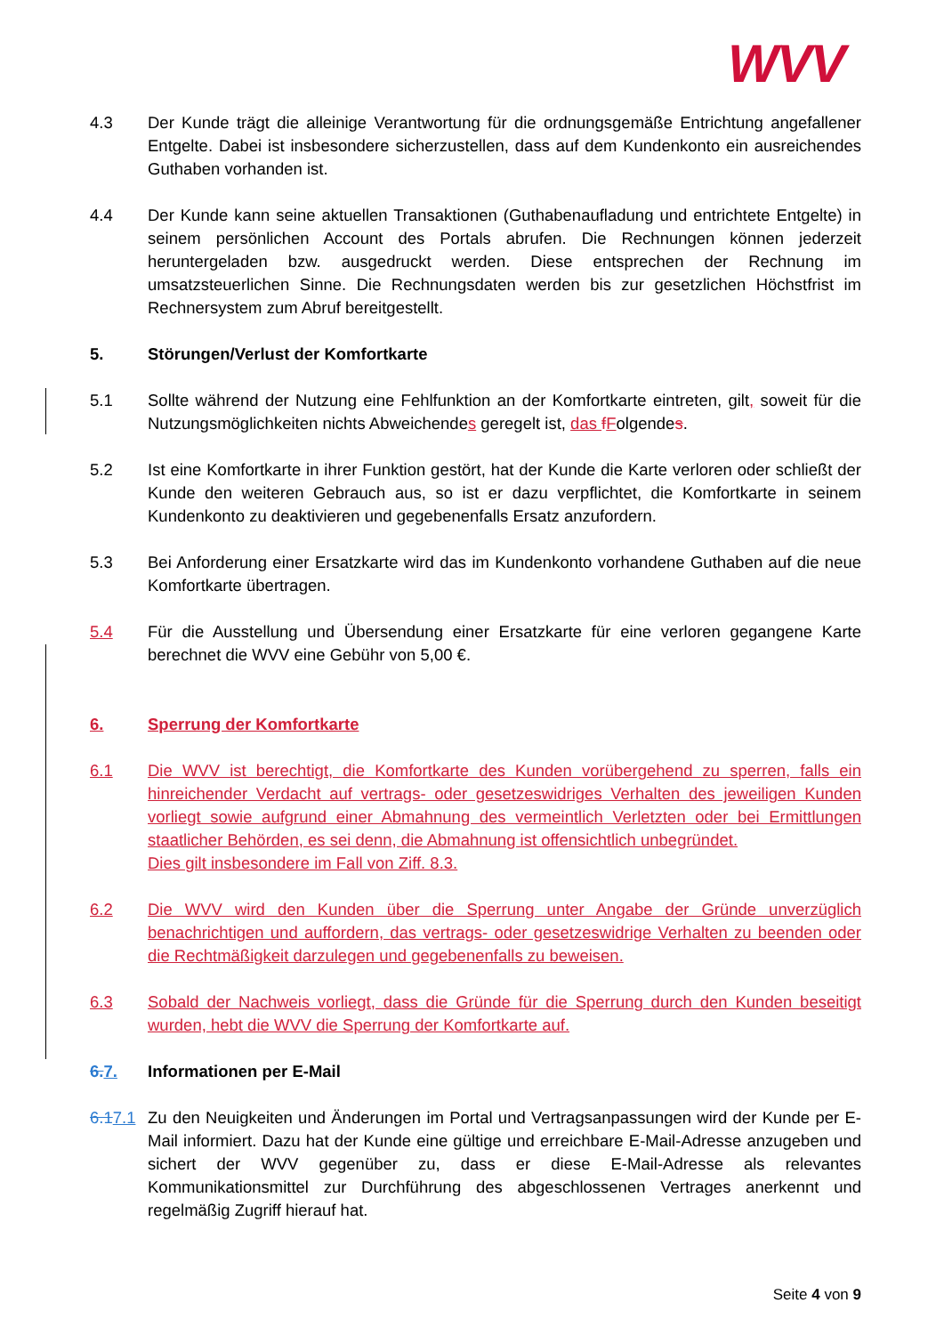WVV
4.3 Der Kunde trägt die alleinige Verantwortung für die ordnungsgemäße Entrichtung angefallener Entgelte. Dabei ist insbesondere sicherzustellen, dass auf dem Kundenkonto ein ausreichendes Guthaben vorhanden ist.
4.4 Der Kunde kann seine aktuellen Transaktionen (Guthabenaufladung und entrichtete Entgelte) in seinem persönlichen Account des Portals abrufen. Die Rechnungen können jederzeit heruntergeladen bzw. ausgedruckt werden. Diese entsprechen der Rechnung im umsatzsteuerlichen Sinne. Die Rechnungsdaten werden bis zur gesetzlichen Höchstfrist im Rechnersystem zum Abruf bereitgestellt.
5. Störungen/Verlust der Komfortkarte
5.1 Sollte während der Nutzung eine Fehlfunktion an der Komfortkarte eintreten, gilt, soweit für die Nutzungsmöglichkeiten nichts Abweichendes geregelt ist, das fFolgendes.
5.2 Ist eine Komfortkarte in ihrer Funktion gestört, hat der Kunde die Karte verloren oder schließt der Kunde den weiteren Gebrauch aus, so ist er dazu verpflichtet, die Komfortkarte in seinem Kundenkonto zu deaktivieren und gegebenenfalls Ersatz anzufordern.
5.3 Bei Anforderung einer Ersatzkarte wird das im Kundenkonto vorhandene Guthaben auf die neue Komfortkarte übertragen.
5.4 Für die Ausstellung und Übersendung einer Ersatzkarte für eine verloren gegangene Karte berechnet die WVV eine Gebühr von 5,00 €.
6. Sperrung der Komfortkarte
6.1 Die WVV ist berechtigt, die Komfortkarte des Kunden vorübergehend zu sperren, falls ein hinreichender Verdacht auf vertrags- oder gesetzeswidriges Verhalten des jeweiligen Kunden vorliegt sowie aufgrund einer Abmahnung des vermeintlich Verletzten oder bei Ermittlungen staatlicher Behörden, es sei denn, die Abmahnung ist offensichtlich unbegründet.
Dies gilt insbesondere im Fall von Ziff. 8.3.
6.2 Die WVV wird den Kunden über die Sperrung unter Angabe der Gründe unverzüglich benachrichtigen und auffordern, das vertrags- oder gesetzeswidrige Verhalten zu beenden oder die Rechtmäßigkeit darzulegen und gegebenenfalls zu beweisen.
6.3 Sobald der Nachweis vorliegt, dass die Gründe für die Sperrung durch den Kunden beseitigt wurden, hebt die WVV die Sperrung der Komfortkarte auf.
6. 7. Informationen per E-Mail
6.17.1
Zu den Neuigkeiten und Änderungen im Portal und Vertragsanpassungen wird der Kunde per E-Mail informiert. Dazu hat der Kunde eine gültige und erreichbare E-Mail-Adresse anzugeben und sichert der WVV gegenüber zu, dass er diese E-Mail-Adresse als relevantes Kommunikationsmittel zur Durchführung des abgeschlossenen Vertrages anerkennt und regelmäßig Zugriff hierauf hat.
Seite 4 von 9